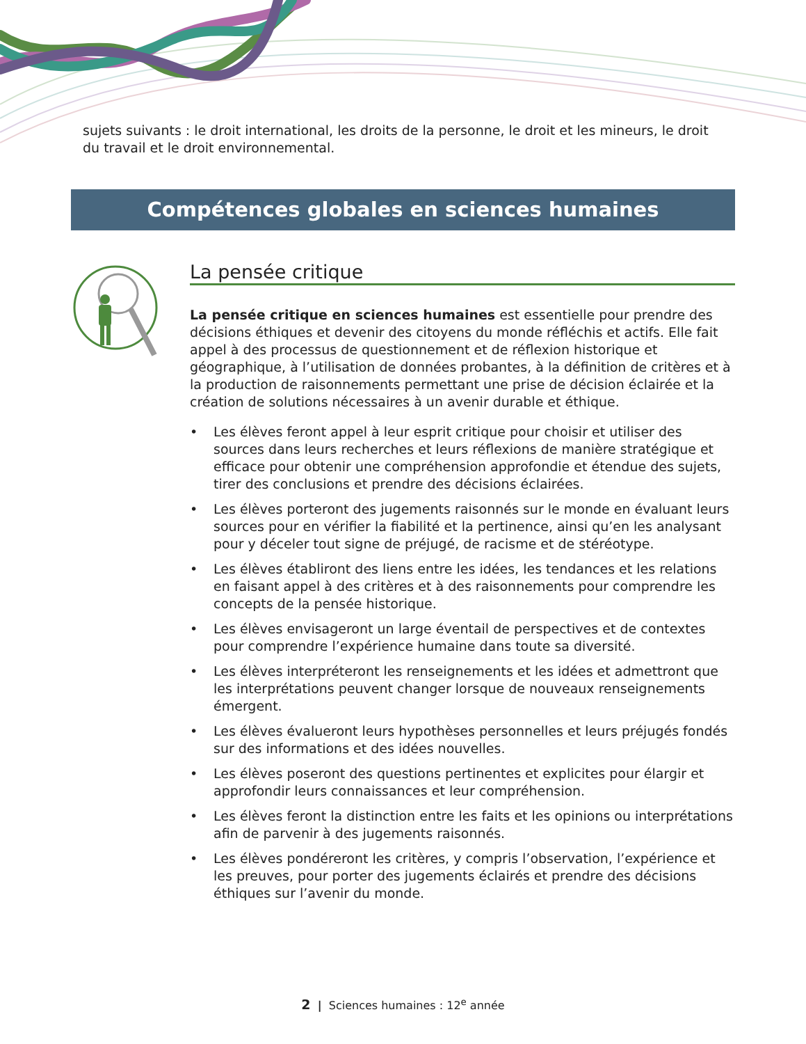sujets suivants : le droit international, les droits de la personne, le droit et les mineurs, le droit du travail et le droit environnemental.
Compétences globales en sciences humaines
La pensée critique
La pensée critique en sciences humaines est essentielle pour prendre des décisions éthiques et devenir des citoyens du monde réfléchis et actifs. Elle fait appel à des processus de questionnement et de réflexion historique et géographique, à l’utilisation de données probantes, à la définition de critères et à la production de raisonnements permettant une prise de décision éclairée et la création de solutions nécessaires à un avenir durable et éthique.
• Les élèves feront appel à leur esprit critique pour choisir et utiliser des sources dans leurs recherches et leurs réflexions de manière stratégique et efficace pour obtenir une compréhension approfondie et étendue des sujets, tirer des conclusions et prendre des décisions éclairées.
• Les élèves porteront des jugements raisonnés sur le monde en évaluant leurs sources pour en vérifier la fiabilité et la pertinence, ainsi qu’en les analysant pour y déceler tout signe de préjugé, de racisme et de stéréotype.
• Les élèves établiront des liens entre les idées, les tendances et les relations en faisant appel à des critères et à des raisonnements pour comprendre les concepts de la pensée historique.
• Les élèves envisageront un large éventail de perspectives et de contextes pour comprendre l’expérience humaine dans toute sa diversité.
• Les élèves interpréteront les renseignements et les idées et admettront que les interprétations peuvent changer lorsque de nouveaux renseignements émergent.
• Les élèves évalueront leurs hypothèses personnelles et leurs préjugés fondés sur des informations et des idées nouvelles.
• Les élèves poseront des questions pertinentes et explicites pour élargir et approfondir leurs connaissances et leur compréhension.
• Les élèves feront la distinction entre les faits et les opinions ou interprétations afin de parvenir à des jugements raisonnés.
• Les élèves pondéreront les critères, y compris l’observation, l’expérience et les preuves, pour porter des jugements éclairés et prendre des décisions éthiques sur l’avenir du monde.
2 | Sciences humaines : 12<sup>e</sup> année